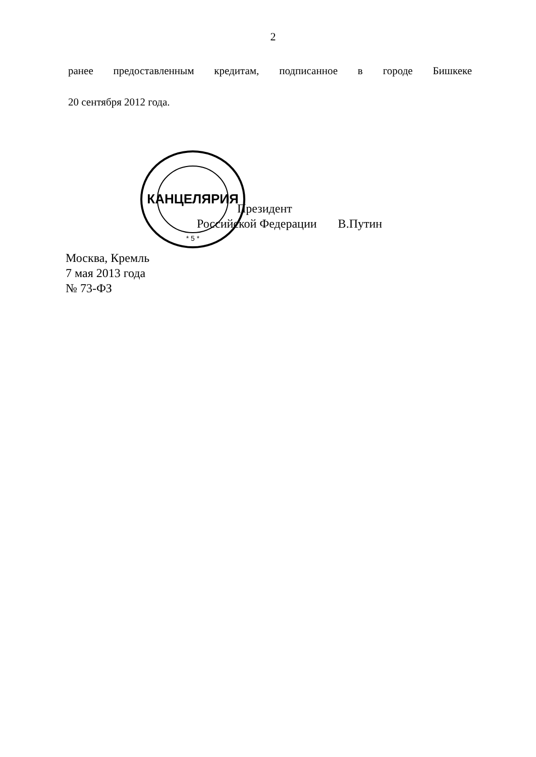2
ранее предоставленным кредитам, подписанное в городе Бишкеке
20 сентября 2012 года.
КАНЦЕЛЯРИЯ
* 5 *
Президент
Российской Федерации В.Путин
Москва, Кремль
7 мая 2013 года
№ 73-ФЗ